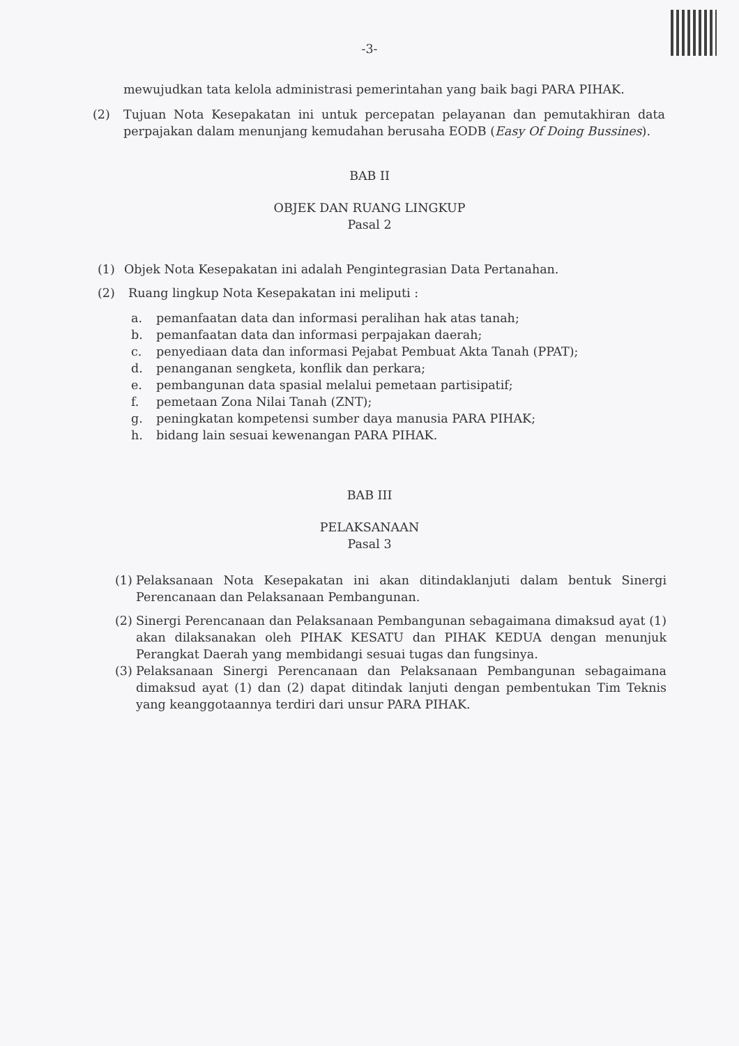-3-
mewujudkan tata kelola administrasi pemerintahan yang baik bagi PARA PIHAK.
(2) Tujuan Nota Kesepakatan ini untuk percepatan pelayanan dan pemutakhiran data perpajakan dalam menunjang kemudahan berusaha EODB (Easy Of Doing Bussines).
BAB II
OBJEK DAN RUANG LINGKUP
Pasal 2
(1) Objek Nota Kesepakatan ini adalah Pengintegrasian Data Pertanahan.
(2) Ruang lingkup Nota Kesepakatan ini meliputi :
a. pemanfaatan data dan informasi peralihan hak atas tanah;
b. pemanfaatan data dan informasi perpajakan daerah;
c. penyediaan data dan informasi Pejabat Pembuat Akta Tanah (PPAT);
d. penanganan sengketa, konflik dan perkara;
e. pembangunan data spasial melalui pemetaan partisipatif;
f. pemetaan Zona Nilai Tanah (ZNT);
g. peningkatan kompetensi sumber daya manusia PARA PIHAK;
h. bidang lain sesuai kewenangan PARA PIHAK.
BAB III
PELAKSANAAN
Pasal 3
(1)
Pelaksanaan Nota Kesepakatan ini akan ditindaklanjuti dalam bentuk Sinergi Perencanaan dan Pelaksanaan Pembangunan.
(2)
Sinergi Perencanaan dan Pelaksanaan Pembangunan sebagaimana dimaksud ayat (1) akan dilaksanakan oleh PIHAK KESATU dan PIHAK KEDUA dengan menunjuk Perangkat Daerah yang membidangi sesuai tugas dan fungsinya.
(3)
Pelaksanaan Sinergi Perencanaan dan Pelaksanaan Pembangunan sebagaimana dimaksud ayat (1) dan (2) dapat ditindak lanjuti dengan pembentukan Tim Teknis yang keanggotaannya terdiri dari unsur PARA PIHAK.